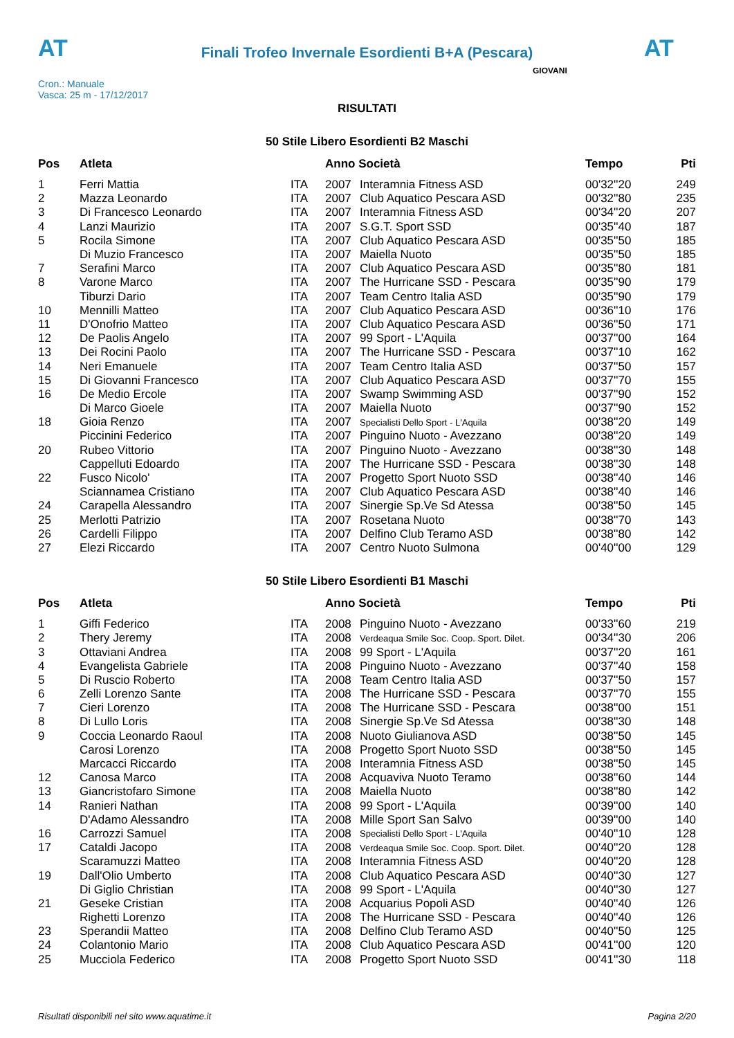AT
Finali Trofeo Invernale Esordienti B+A (Pescara)
AT
Cron.: Manuale
Vasca: 25 m - 17/12/2017
GIOVANI
RISULTATI
50 Stile Libero Esordienti B2 Maschi
| Pos | Atleta | | Anno Società | | Tempo | Pti |
| --- | --- | --- | --- | --- | --- | --- |
| 1 | Ferri Mattia | ITA | 2007 | Interamnia Fitness ASD | 00'32''20 | 249 |
| 2 | Mazza Leonardo | ITA | 2007 | Club Aquatico Pescara ASD | 00'32''80 | 235 |
| 3 | Di Francesco Leonardo | ITA | 2007 | Interamnia Fitness ASD | 00'34''20 | 207 |
| 4 | Lanzi Maurizio | ITA | 2007 | S.G.T. Sport SSD | 00'35''40 | 187 |
| 5 | Rocila Simone | ITA | 2007 | Club Aquatico Pescara ASD | 00'35''50 | 185 |
| | Di Muzio Francesco | ITA | 2007 | Maiella Nuoto | 00'35''50 | 185 |
| 7 | Serafini Marco | ITA | 2007 | Club Aquatico Pescara ASD | 00'35''80 | 181 |
| 8 | Varone Marco | ITA | 2007 | The Hurricane SSD - Pescara | 00'35''90 | 179 |
| | Tiburzi Dario | ITA | 2007 | Team Centro Italia ASD | 00'35''90 | 179 |
| 10 | Mennilli Matteo | ITA | 2007 | Club Aquatico Pescara ASD | 00'36''10 | 176 |
| 11 | D'Onofrio Matteo | ITA | 2007 | Club Aquatico Pescara ASD | 00'36''50 | 171 |
| 12 | De Paolis Angelo | ITA | 2007 | 99 Sport - L'Aquila | 00'37''00 | 164 |
| 13 | Dei Rocini Paolo | ITA | 2007 | The Hurricane SSD - Pescara | 00'37''10 | 162 |
| 14 | Neri Emanuele | ITA | 2007 | Team Centro Italia ASD | 00'37''50 | 157 |
| 15 | Di Giovanni Francesco | ITA | 2007 | Club Aquatico Pescara ASD | 00'37''70 | 155 |
| 16 | De Medio Ercole | ITA | 2007 | Swamp Swimming ASD | 00'37''90 | 152 |
| | Di Marco Gioele | ITA | 2007 | Maiella Nuoto | 00'37''90 | 152 |
| 18 | Gioia Renzo | ITA | 2007 | Specialisti Dello Sport - L'Aquila | 00'38''20 | 149 |
| | Piccinini Federico | ITA | 2007 | Pinguino Nuoto - Avezzano | 00'38''20 | 149 |
| 20 | Rubeo Vittorio | ITA | 2007 | Pinguino Nuoto - Avezzano | 00'38''30 | 148 |
| | Cappelluti Edoardo | ITA | 2007 | The Hurricane SSD - Pescara | 00'38''30 | 148 |
| 22 | Fusco Nicolo' | ITA | 2007 | Progetto Sport Nuoto SSD | 00'38''40 | 146 |
| | Sciannamea Cristiano | ITA | 2007 | Club Aquatico Pescara ASD | 00'38''40 | 146 |
| 24 | Carapella Alessandro | ITA | 2007 | Sinergie Sp.Ve Sd Atessa | 00'38''50 | 145 |
| 25 | Merlotti Patrizio | ITA | 2007 | Rosetana Nuoto | 00'38''70 | 143 |
| 26 | Cardelli Filippo | ITA | 2007 | Delfino Club Teramo ASD | 00'38''80 | 142 |
| 27 | Elezi Riccardo | ITA | 2007 | Centro Nuoto Sulmona | 00'40''00 | 129 |
50 Stile Libero Esordienti B1 Maschi
| Pos | Atleta | | Anno Società | | Tempo | Pti |
| --- | --- | --- | --- | --- | --- | --- |
| 1 | Giffi Federico | ITA | 2008 | Pinguino Nuoto - Avezzano | 00'33''60 | 219 |
| 2 | Thery Jeremy | ITA | 2008 | Verdeaqua Smile Soc. Coop. Sport. Dilet. | 00'34''30 | 206 |
| 3 | Ottaviani Andrea | ITA | 2008 | 99 Sport - L'Aquila | 00'37''20 | 161 |
| 4 | Evangelista Gabriele | ITA | 2008 | Pinguino Nuoto - Avezzano | 00'37''40 | 158 |
| 5 | Di Ruscio Roberto | ITA | 2008 | Team Centro Italia ASD | 00'37''50 | 157 |
| 6 | Zelli Lorenzo Sante | ITA | 2008 | The Hurricane SSD - Pescara | 00'37''70 | 155 |
| 7 | Cieri Lorenzo | ITA | 2008 | The Hurricane SSD - Pescara | 00'38''00 | 151 |
| 8 | Di Lullo Loris | ITA | 2008 | Sinergie Sp.Ve Sd Atessa | 00'38''30 | 148 |
| 9 | Coccia Leonardo Raoul | ITA | 2008 | Nuoto Giulianova ASD | 00'38''50 | 145 |
| | Carosi Lorenzo | ITA | 2008 | Progetto Sport Nuoto SSD | 00'38''50 | 145 |
| | Marcacci Riccardo | ITA | 2008 | Interamnia Fitness ASD | 00'38''50 | 145 |
| 12 | Canosa Marco | ITA | 2008 | Acquaviva Nuoto Teramo | 00'38''60 | 144 |
| 13 | Giancristofaro Simone | ITA | 2008 | Maiella Nuoto | 00'38''80 | 142 |
| 14 | Ranieri Nathan | ITA | 2008 | 99 Sport - L'Aquila | 00'39''00 | 140 |
| | D'Adamo Alessandro | ITA | 2008 | Mille Sport San Salvo | 00'39''00 | 140 |
| 16 | Carrozzi Samuel | ITA | 2008 | Specialisti Dello Sport - L'Aquila | 00'40''10 | 128 |
| 17 | Cataldi Jacopo | ITA | 2008 | Verdeaqua Smile Soc. Coop. Sport. Dilet. | 00'40''20 | 128 |
| | Scaramuzzi Matteo | ITA | 2008 | Interamnia Fitness ASD | 00'40''20 | 128 |
| 19 | Dall'Olio Umberto | ITA | 2008 | Club Aquatico Pescara ASD | 00'40''30 | 127 |
| | Di Giglio Christian | ITA | 2008 | 99 Sport - L'Aquila | 00'40''30 | 127 |
| 21 | Geseke Cristian | ITA | 2008 | Acquarius Popoli ASD | 00'40''40 | 126 |
| | Righetti Lorenzo | ITA | 2008 | The Hurricane SSD - Pescara | 00'40''40 | 126 |
| 23 | Sperandii Matteo | ITA | 2008 | Delfino Club Teramo ASD | 00'40''50 | 125 |
| 24 | Colantonio Mario | ITA | 2008 | Club Aquatico Pescara ASD | 00'41''00 | 120 |
| 25 | Mucciola Federico | ITA | 2008 | Progetto Sport Nuoto SSD | 00'41''30 | 118 |
Risultati disponibili nel sito www.aquatime.it Pagina 2/20